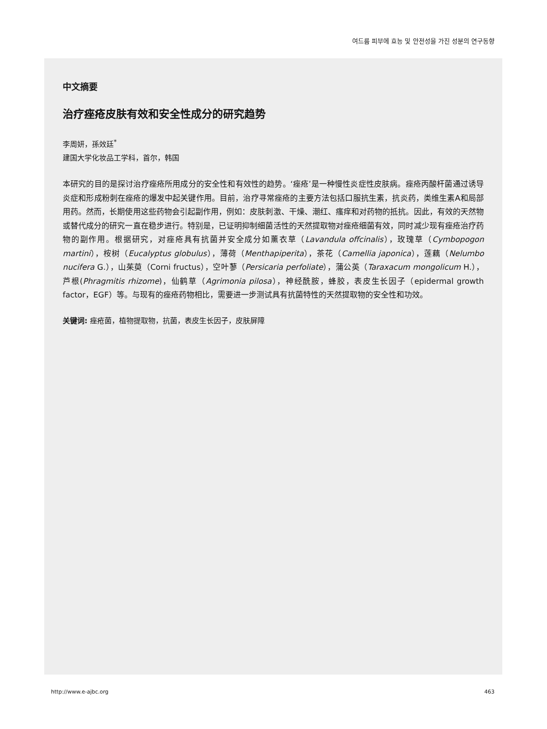여드름 피부에 효능 및 안전성을 가진 성분의 연구동향
中文摘要
治疗痤疮皮肤有效和安全性成分的研究趋势
李周妍，孫效廷<sup>*</sup>
建国大学化妆品工学科，首尔，韩国
本研究的目的是探讨治疗痤疮所用成分的安全性和有效性的趋势。‘痤疮’是一种慢性炎症性皮肤病。痤疮丙酸杆菌通过诱导炎症和形成粉刺在痤疮的爆发中起关键作用。目前，治疗寻常痤疮的主要方法包括口服抗生素，抗炎药，类维生素A和局部用药。然而，长期使用这些药物会引起副作用，例如：皮肤刺激、干燥、潮红、瘙痒和对药物的抵抗。因此，有效的天然物或替代成分的研究一直在稳步进行。特别是，已证明抑制细菌活性的天然提取物对痤疮细菌有效，同时减少现有痤疮治疗药物的副作用。根据研究，对痤疮具有抗菌并安全成分如薰衣草（Lavandula offcinalis），玫瑰草（Cymbopogon martini），桉树（Eucalyptus globulus），薄荷（Menthapiperita），茶花（Camellia japonica），莲藕（Nelumbo nucifera G.），山茱萸（Corni fructus），空叶蓼（Persicaria perfoliate），蒲公英（Taraxacum mongolicum H.），芦根(Phragmitis rhizome)，仙鹤草（Agrimonia pilosa），神经酰胺，蜂胶，表皮生长因子（epidermal growth factor，EGF）等。与现有的痤疮药物相比，需要进一步测试具有抗菌特性的天然提取物的安全性和功效。
关键词: 痤疮菌，植物提取物，抗菌，表皮生长因子，皮肤屏障
http://www.e-ajbc.org 463